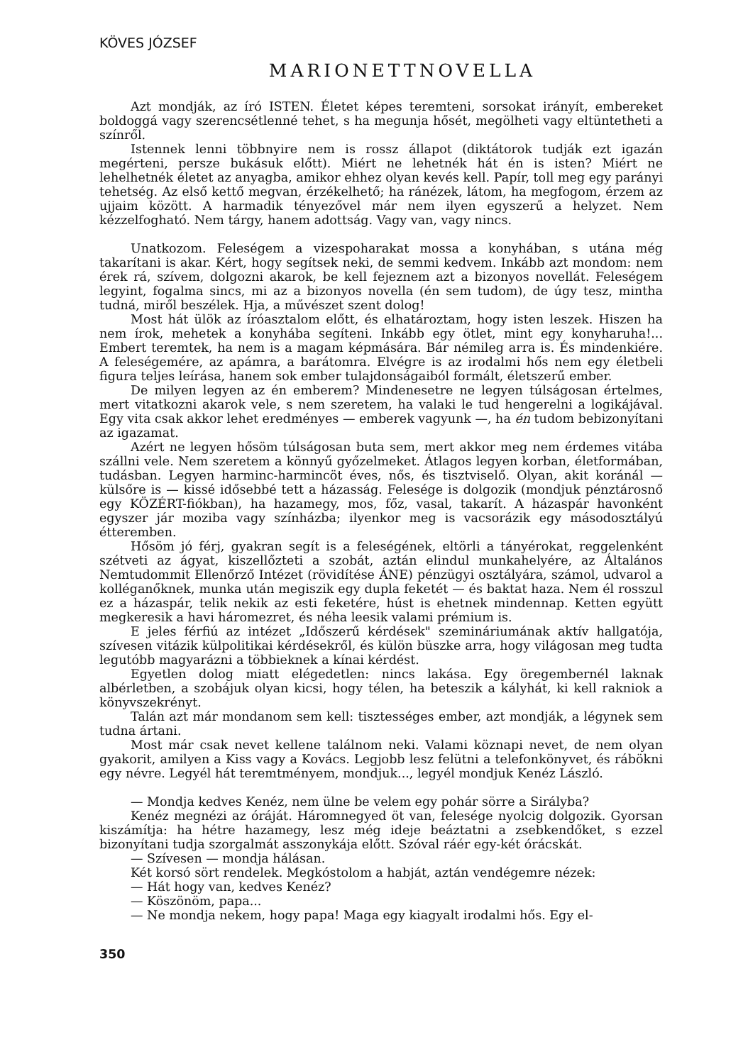KÖVES JÓZSEF
MARIONETTNOVELLA
Azt mondják, az író ISTEN. Életet képes teremteni, sorsokat irányít, embereket boldoggá vagy szerencsétlenné tehet, s ha megunja hősét, megölheti vagy eltüntetheti a színről.
Istennek lenni többnyire nem is rossz állapot (diktátorok tudják ezt igazán megérteni, persze bukásuk előtt). Miért ne lehetnék hát én is isten? Miért ne lehelhetnék életet az anyagba, amikor ehhez olyan kevés kell. Papír, toll meg egy parányi tehetség. Az első kettő megvan, érzékelhető; ha ránézek, látom, ha megfogom, érzem az ujjaim között. A harmadik tényezővel már nem ilyen egyszerű a helyzet. Nem kézzelfogható. Nem tárgy, hanem adottság. Vagy van, vagy nincs.
Unatkozom. Feleségem a vizespoharakat mossa a konyhában, s utána még takarítani is akar. Kért, hogy segítsek neki, de semmi kedvem. Inkább azt mondom: nem érek rá, szívem, dolgozni akarok, be kell fejeznem azt a bizonyos novellát. Feleségem legyint, fogalma sincs, mi az a bizonyos novella (én sem tudom), de úgy tesz, mintha tudná, miről beszélek. Hja, a művészet szent dolog!
Most hát ülök az íróasztalom előtt, és elhatároztam, hogy isten leszek. Hiszen ha nem írok, mehetek a konyhába segíteni. Inkább egy ötlet, mint egy konyharuha!... Embert teremtek, ha nem is a magam képmására. Bár némileg arra is. És mindenkiére. A feleségemére, az apámra, a barátomra. Elvégre is az irodalmi hős nem egy életbeli figura teljes leírása, hanem sok ember tulajdonságaiból formált, életszerű ember.
De milyen legyen az én emberem? Mindenesetre ne legyen túlságosan értelmes, mert vitatkozni akarok vele, s nem szeretem, ha valaki le tud hengerelni a logikájával. Egy vita csak akkor lehet eredményes — emberek vagyunk —, ha én tudom bebizonyítani az igazamat.
Azért ne legyen hősöm túlságosan buta sem, mert akkor meg nem érdemes vitába szállni vele. Nem szeretem a könnyű győzelmeket. Átlagos legyen korban, életformában, tudásban. Legyen harminc-harmincöt éves, nős, és tisztviselő. Olyan, akit koránál — külsőre is — kissé idősebbé tett a házasság. Felesége is dolgozik (mondjuk pénztárosnő egy KÖZÉRT-fiókban), ha hazamegy, mos, főz, vasal, takarít. A házaspár havonként egyszer jár moziba vagy színházba; ilyenkor meg is vacsorázik egy másodosztályú étteremben.
Hősöm jó férj, gyakran segít is a feleségének, eltörli a tányérokat, reggelenként szétveti az ágyat, kiszellőzteti a szobát, aztán elindul munkahelyére, az Általános Nemtudommit Ellenőrző Intézet (rövidítése ÁNE) pénzügyi osztályára, számol, udvarol a kolléganőknek, munka után megiszik egy dupla feketét — és baktat haza. Nem él rosszul ez a házaspár, telik nekik az esti feketére, húst is ehetnek mindennap. Ketten együtt megkeresik a havi háromezret, és néha leesik valami prémium is.
E jeles férfiú az intézet „Időszerű kérdések" szemináriumának aktív hallgatója, szívesen vitázik külpolitikai kérdésekről, és külön büszke arra, hogy világosan meg tudta legutóbb magyarázni a többieknek a kínai kérdést.
Egyetlen dolog miatt elégedetlen: nincs lakása. Egy öregembernél laknak albérletben, a szobájuk olyan kicsi, hogy télen, ha beteszik a kályhát, ki kell rakniok a könyvszekrényt.
Talán azt már mondanom sem kell: tisztességes ember, azt mondják, a légynek sem tudna ártani.
Most már csak nevet kellene találnom neki. Valami köznapi nevet, de nem olyan gyakorit, amilyen a Kiss vagy a Kovács. Legjobb lesz felütni a telefonkönyvet, és rábökni egy névre. Legyél hát teremtményem, mondjuk..., legyél mondjuk Kenéz László.
— Mondja kedves Kenéz, nem ülne be velem egy pohár sörre a Sirályba?
Kenéz megnézi az óráját. Háromnegyed öt van, felesége nyolcig dolgozik. Gyorsan kiszámítja: ha hétre hazamegy, lesz még ideje beáztatni a zsebkendőket, s ezzel bizonyítani tudja szorgalmát asszonykája előtt. Szóval ráér egy-két órácskát.
— Szívesen — mondja hálásan.
Két korsó sört rendelek. Megkóstolom a habját, aztán vendégemre nézek:
— Hát hogy van, kedves Kenéz?
— Köszönöm, papa...
— Ne mondja nekem, hogy papa! Maga egy kiagyalt irodalmi hős. Egy el-
350